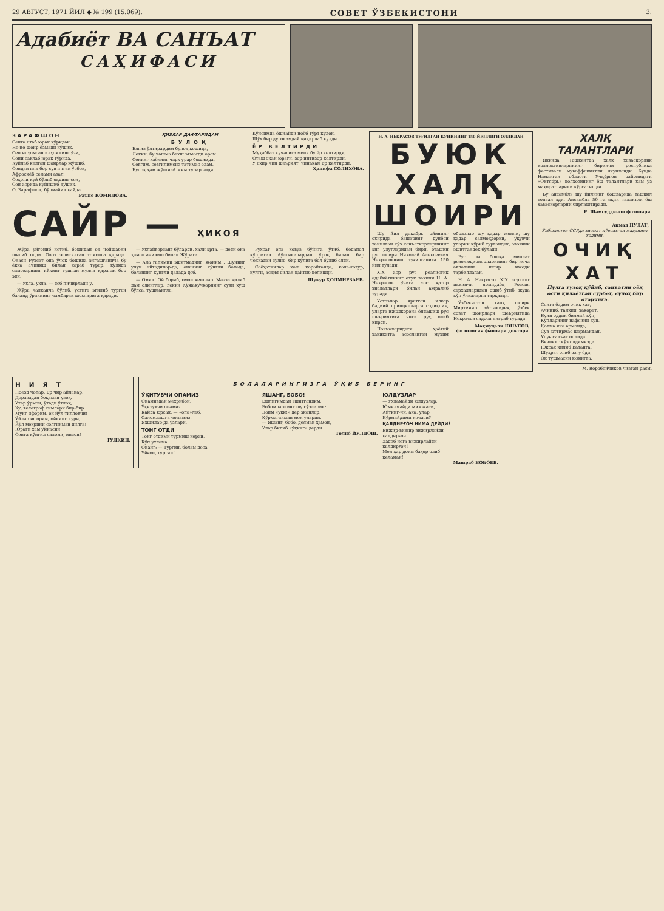29 АВГУСТ, 1971 ЙИЛ ◆ № 199 (15.069). СОВЕТ ЎЗБЕКИСТОНИ 3.
Адабиёт ВА САНЪАТ
САҲИФАСИ
ЗАРАФШОН
Сенга атаб юрак кўридан Не-не шоир ёзмади қўшиқ. Сен илҳомсан илҳомнинг ўзи, Сени сақлаб юрак тўрида. Куйлаб келган шоирлар жўшиб, Сендан илк бор сув ичган ўзбек, Афросиёб сенами азал. Сеҳрли куй бўлиб оқдинг сен, Сен асрида куйишиб кўшиқ, О, Зарафшон, бўлмайин қайда.
Раъно КОМИЛОВА.
ҚИЗЛАР ДАФТАРИДАН
БУЛОҚ
Елғиз ўлтирардим булоқ қошида, Лекин, бу чашма бахш этмасди ором. Сенинг хаёлинг чарх урар бошимда, Севгим, севгилимсиз татимас олам. Булоқ ҳам жўшмай жим турар энди.
Кўнсимда ёшнайди ноёб тўрт кулоқ, Шўх бир дугонамдай қиқирлаб кулди.
ЁР КЕЛТИРДИ
Муҳаббат кучасига мени бу ёр келтирди, Оташ экан юраги, зор-интизор келтирди. У аҳир чин шеърият, чинакам ор келтирди.
Ҳанифа СОЛИХОВА.
САЙР — ҲИКОЯ
Жўра уйғониб кетиб, бошидан оқ чойшабни шилиб олди. Овоз эшитилган томонга қаради. Онаси Рухсат опа ўчоқ бошида энгашганича бу ёққа ачиниш билан қараб турар, қўлида самоварнинг ийқинғ тушган мулла қараган бор эди.
— Ухла, ухла, — деб пичирлади у.
Жўра чалқанча бўлиб, устига эгилиб турган баланд ўрикнинг чамбарак шохларига қаради.
— Ухлайверсанг бўларди, ҳали эрта, — деди она ҳамон ачиниш билан Жўрага.
— Ана гапимни эшитмадинг, жоним... Шунинг учун айтадилар-да, онанинг кўнгли болада, боланинг кўнгли далада деб.
— Омин! Ой бориб, омон кенглар. Мазза қилиб дам олинглар, лекин Хўжакўчқорнинг суви хуш бўлса, тушмангла.
Рухсат опа ҳовуз бўйига ўтиб, бедапоя кўприган йўлгинапардан ўроқ билан бир чеккадан сулиб, бир кўлига бол бўлиб олди.
Саёҳатчилар қош қорайганда, ғала-ғовур, кулги, асқия билан қайтиб келишди.
Шукур ҲОЛМИРЗАЕВ.
Н. А. НЕКРАСОВ ТУҒИЛГАН КУНИНИНГ 150 ЙИЛЛИГИ ОЛДИДАН
БУЮК
ХАЛҚ
ШОИРИ
Шу йил декабрь ойининг охирида башарият дунёси танилган сўз санъаткорларининг энг улуғларидан бири, оташин рус шоири Николай Алексеевич Некрасовнинг туғилганига 150 йил тўлади.
XIX аср рус реалистик адабиётининг етук вакили Н. А. Некрасов ўзига хос қатор хислатлари билан ажралиб туради.
Устозлар яратган илғор бадиий принципларга содиқлик, уларга ижодкорона ёндашиш рус шеъриятига янги руҳ олиб кирди.
Поэмаларидаги ҳаётий ҳақиқатга асосланган муҳим образлар шу қадар жонли, шу қадар салмоқдорки, ўқувчи уларни кўриб тургандек, овозини эшитгандек бўлади.
Рус ва бошқа миллат революционерларининг бир неча авлодини шоир ижоди тарбиялаган.
Н. А. Некрасов XIX асрнинг иккинчи ярмидаёқ Россия сарҳадларидан ошиб ўтиб, жуда кўп ўлкаларга тарқалди.
Ўзбекистон халқ шоири Миртемир айтганидек, ўзбек совет шоирлари шеъриятида Некрасов садоси янграб туради.
Маҳмудали ЮНУСОВ,
филология фанлари доктори.
ХАЛҚ
ТАЛАНТЛАРИ
Яқинда Тошкентда халқ ҳаваскорлик коллективларининг биринчи республика фестивали муваффақиятли якунланди. Бунда Наманган области Учқўрғон районидаги «Октябрь» колхозининг ёш талантлари ҳам ўз маҳоратларини кўрсатишди.
Бу ансамбль шу йилнинг бошларида ташкил топган эди. Ансамбль 50 га яқин талантли ёш ҳаваскорларни бирлаштиради.
Р. Шамсуддинов фотолари.
Акмал ПУЛАТ,
Ўзбекистон ССРда хизмат кўрсатган маданият ходими.
ОЧИҚ
ХАТ
Пулга тузоқ қўйиб, санъатни оёқ ости қилаётган сурбет, сулоҳ бир отарчига.
Сенга ёздим очиқ хат, Ачиниб, танқид, ҳақорат. Бунн оддин билмай кўп, Кўпларнинг нафсини кўп, Қолма яна армонда, Сув юттирмас шармандан. Улуғ санъат олдида Бизнинг кўз олдимизда. Юксак қилиб Ватанга, Шуҳрат олиб эзгу ёди, Оқ тушмасин юзингга.
М. Воробейчиков чизган расм.
НИЯТ
Поезд чопар. Ер чир айланар, Деразадан боқаман узоқ. Утар ўрмон, ўтади ўтлоқ, Ҳу, телеграф симлари бир-бир. Мунг ифорим, оқ йўл тилловчи! Ўйлар ифорим, ойнинг нури, Йўл мехрини солғинман дилга! Юраги ҳам ўйнасин, Сенга кўнгил саломи, инсон!
ТУЛКИН.
БОЛАЛАРИНГИЗГА ЎҚИБ БЕРИНГ
ЎҚИТУВЧИ ОПАМИЗ
Онамиздан меҳрибон, Ўқитувчи опамиз. Қайда юрсак: — «опа»лаб, Саломлашга чопамиз. Яхшилар-да ўзлари.
ТОНГ ОТДИ
Тонг отдими турмиш кераи, Кўп ухлама. Онанг: — Тургин, болам деса Уйғон, тургин!
ЯШАНГ, БОБО!
Ешлигимдан эшитгандим, Бобомларнинг шу сўзларин: Доим «ўқи!» дер эканлар, Кўрмаганман мен уларин. — Яшанг, бобо, деяман ҳамон, Улар билиб «ўқинг» дерди.
Толиб ЙУЛДОШ.
ЮЛДУЗЛАР
— Ухламайди юлдузлар, Юмилмайди мижжаси, Айтинг-чи, ака, улар Кўрмайдими нечаси?
ҚАЛДИРҒОЧ НИМА ДЕЙДИ?
Вижир-вижир вижирлайди қалдирғоч. Ҳадеб нега вижирлайди қалдирғоч? Мен ҳар доим баҳор олиб келаман!
Машраб БОБОЕВ.